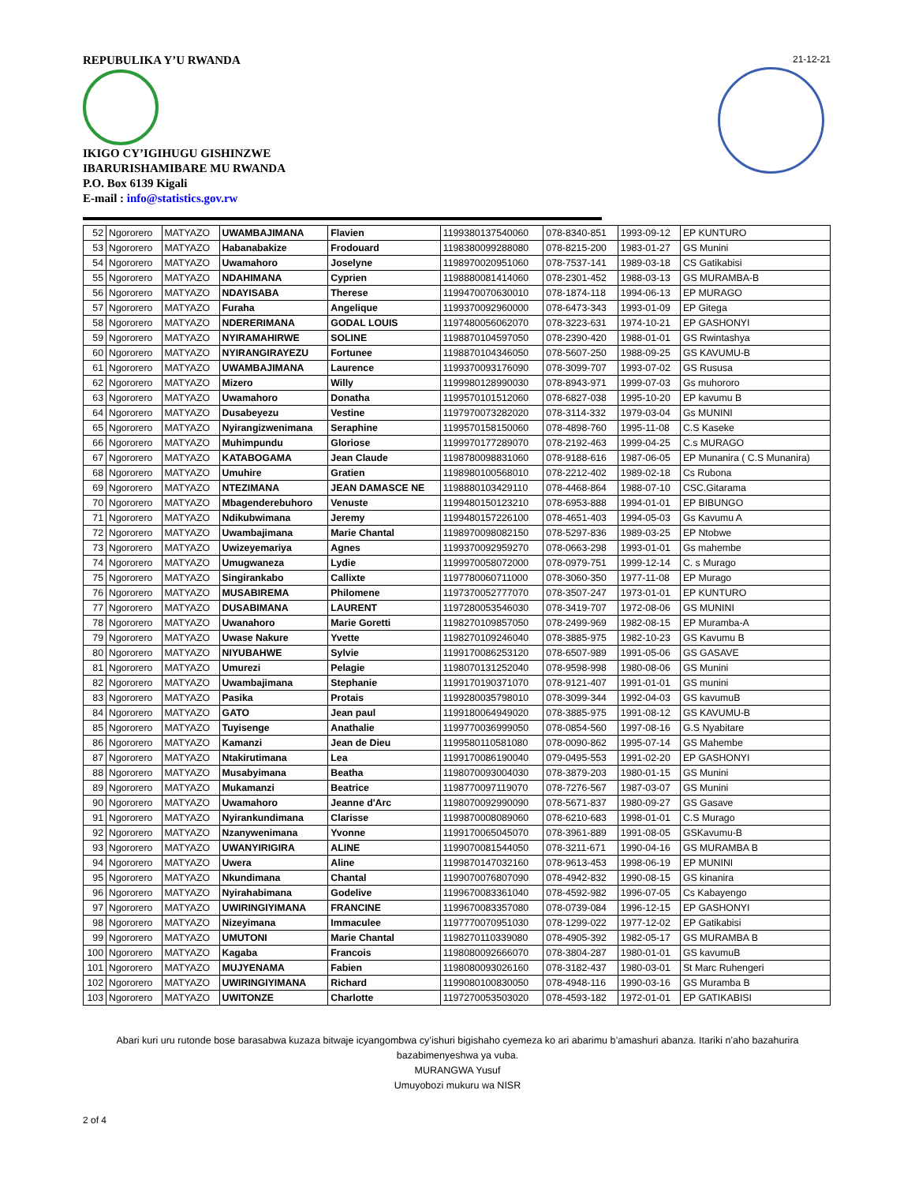REPUBULIKA Y’U RWANDA 21-12-21
IKIGO CY’IGIHUGU GISHINZWE
IBARURISHAMIBARE MU RWANDA
P.O. Box 6139 Kigali
E-mail : info@statistics.gov.rw
| 52 | Ngororero | MATYAZO | UWAMBAJIMANA | Flavien | 1199380137540060 | 078-8340-851 | 1993-09-12 | EP KUNTURO |
| 53 | Ngororero | MATYAZO | Habanabakize | Frodouard | 1198380099288080 | 078-8215-200 | 1983-01-27 | GS Munini |
| 54 | Ngororero | MATYAZO | Uwamahoro | Joselyne | 1198970020951060 | 078-7537-141 | 1989-03-18 | CS Gatikabisi |
| 55 | Ngororero | MATYAZO | NDAHIMANA | Cyprien | 1198880081414060 | 078-2301-452 | 1988-03-13 | GS MURAMBA-B |
| 56 | Ngororero | MATYAZO | NDAYISABA | Therese | 1199470070630010 | 078-1874-118 | 1994-06-13 | EP MURAGO |
| 57 | Ngororero | MATYAZO | Furaha | Angelique | 1199370092960000 | 078-6473-343 | 1993-01-09 | EP Gitega |
| 58 | Ngororero | MATYAZO | NDERERIMANA | GODAL LOUIS | 1197480056062070 | 078-3223-631 | 1974-10-21 | EP GASHONYI |
| 59 | Ngororero | MATYAZO | NYIRAMAHIRWE | SOLINE | 1198870104597050 | 078-2390-420 | 1988-01-01 | GS Rwintashya |
| 60 | Ngororero | MATYAZO | NYIRANGIRAYEZU | Fortunee | 1198870104346050 | 078-5607-250 | 1988-09-25 | GS KAVUMU-B |
| 61 | Ngororero | MATYAZO | UWAMBAJIMANA | Laurence | 1199370093176090 | 078-3099-707 | 1993-07-02 | GS Rususa |
| 62 | Ngororero | MATYAZO | Mizero | Willy | 1199980128990030 | 078-8943-971 | 1999-07-03 | Gs muhororo |
| 63 | Ngororero | MATYAZO | Uwamahoro | Donatha | 1199570101512060 | 078-6827-038 | 1995-10-20 | EP kavumu B |
| 64 | Ngororero | MATYAZO | Dusabeyezu | Vestine | 1197970073282020 | 078-3114-332 | 1979-03-04 | Gs MUNINI |
| 65 | Ngororero | MATYAZO | Nyirangizwenimana | Seraphine | 1199570158150060 | 078-4898-760 | 1995-11-08 | C.S Kaseke |
| 66 | Ngororero | MATYAZO | Muhimpundu | Gloriose | 1199970177289070 | 078-2192-463 | 1999-04-25 | C.s MURAGO |
| 67 | Ngororero | MATYAZO | KATABOGAMA | Jean Claude | 1198780098831060 | 078-9188-616 | 1987-06-05 | EP Munanira ( C.S Munanira) |
| 68 | Ngororero | MATYAZO | Umuhire | Gratien | 1198980100568010 | 078-2212-402 | 1989-02-18 | Cs Rubona |
| 69 | Ngororero | MATYAZO | NTEZIMANA | JEAN DAMASCE NE | 1198880103429110 | 078-4468-864 | 1988-07-10 | CSC.Gitarama |
| 70 | Ngororero | MATYAZO | Mbagenderebuhoro | Venuste | 1199480150123210 | 078-6953-888 | 1994-01-01 | EP BIBUNGO |
| 71 | Ngororero | MATYAZO | Ndikubwimana | Jeremy | 1199480157226100 | 078-4651-403 | 1994-05-03 | Gs Kavumu A |
| 72 | Ngororero | MATYAZO | Uwambajimana | Marie Chantal | 1198970098082150 | 078-5297-836 | 1989-03-25 | EP Ntobwe |
| 73 | Ngororero | MATYAZO | Uwizeyemariya | Agnes | 1199370092959270 | 078-0663-298 | 1993-01-01 | Gs mahembe |
| 74 | Ngororero | MATYAZO | Umugwaneza | Lydie | 1199970058072000 | 078-0979-751 | 1999-12-14 | C. s Murago |
| 75 | Ngororero | MATYAZO | Singirankabo | Callixte | 1197780060711000 | 078-3060-350 | 1977-11-08 | EP Murago |
| 76 | Ngororero | MATYAZO | MUSABIREMA | Philomene | 1197370052777070 | 078-3507-247 | 1973-01-01 | EP KUNTURO |
| 77 | Ngororero | MATYAZO | DUSABIMANA | LAURENT | 1197280053546030 | 078-3419-707 | 1972-08-06 | GS MUNINI |
| 78 | Ngororero | MATYAZO | Uwanahoro | Marie Goretti | 1198270109857050 | 078-2499-969 | 1982-08-15 | EP Muramba-A |
| 79 | Ngororero | MATYAZO | Uwase Nakure | Yvette | 1198270109246040 | 078-3885-975 | 1982-10-23 | GS Kavumu B |
| 80 | Ngororero | MATYAZO | NIYUBAHWE | Sylvie | 1199170086253120 | 078-6507-989 | 1991-05-06 | GS GASAVE |
| 81 | Ngororero | MATYAZO | Umurezi | Pelagie | 1198070131252040 | 078-9598-998 | 1980-08-06 | GS Munini |
| 82 | Ngororero | MATYAZO | Uwambajimana | Stephanie | 1199170190371070 | 078-9121-407 | 1991-01-01 | GS munini |
| 83 | Ngororero | MATYAZO | Pasika | Protais | 1199280035798010 | 078-3099-344 | 1992-04-03 | GS kavumuB |
| 84 | Ngororero | MATYAZO | GATO | Jean paul | 1199180064949020 | 078-3885-975 | 1991-08-12 | GS KAVUMU-B |
| 85 | Ngororero | MATYAZO | Tuyisenge | Anathalie | 1199770036999050 | 078-0854-560 | 1997-08-16 | G.S Nyabitare |
| 86 | Ngororero | MATYAZO | Kamanzi | Jean de Dieu | 1199580110581080 | 078-0090-862 | 1995-07-14 | GS Mahembe |
| 87 | Ngororero | MATYAZO | Ntakirutimana | Lea | 1199170086190040 | 079-0495-553 | 1991-02-20 | EP GASHONYI |
| 88 | Ngororero | MATYAZO | Musabyimana | Beatha | 1198070093004030 | 078-3879-203 | 1980-01-15 | GS Munini |
| 89 | Ngororero | MATYAZO | Mukamanzi | Beatrice | 1198770097119070 | 078-7276-567 | 1987-03-07 | GS Munini |
| 90 | Ngororero | MATYAZO | Uwamahoro | Jeanne d'Arc | 1198070092990090 | 078-5671-837 | 1980-09-27 | GS Gasave |
| 91 | Ngororero | MATYAZO | Nyirankundimana | Clarisse | 1199870008089060 | 078-6210-683 | 1998-01-01 | C.S Murago |
| 92 | Ngororero | MATYAZO | Nzanywenimana | Yvonne | 1199170065045070 | 078-3961-889 | 1991-08-05 | GSKavumu-B |
| 93 | Ngororero | MATYAZO | UWANYIRIGIRA | ALINE | 1199070081544050 | 078-3211-671 | 1990-04-16 | GS MURAMBA B |
| 94 | Ngororero | MATYAZO | Uwera | Aline | 1199870147032160 | 078-9613-453 | 1998-06-19 | EP MUNINI |
| 95 | Ngororero | MATYAZO | Nkundimana | Chantal | 1199070076807090 | 078-4942-832 | 1990-08-15 | GS kinanira |
| 96 | Ngororero | MATYAZO | Nyirahabimana | Godelive | 1199670083361040 | 078-4592-982 | 1996-07-05 | Cs Kabayengo |
| 97 | Ngororero | MATYAZO | UWIRINGIYIMANA | FRANCINE | 1199670083357080 | 078-0739-084 | 1996-12-15 | EP GASHONYI |
| 98 | Ngororero | MATYAZO | Nizeyimana | Immaculee | 1197770070951030 | 078-1299-022 | 1977-12-02 | EP Gatikabisi |
| 99 | Ngororero | MATYAZO | UMUTONI | Marie Chantal | 1198270110339080 | 078-4905-392 | 1982-05-17 | GS MURAMBA B |
| 100 | Ngororero | MATYAZO | Kagaba | Francois | 1198080092666070 | 078-3804-287 | 1980-01-01 | GS kavumuB |
| 101 | Ngororero | MATYAZO | MUJYENAMA | Fabien | 1198080093026160 | 078-3182-437 | 1980-03-01 | St Marc Ruhengeri |
| 102 | Ngororero | MATYAZO | UWIRINGIYIMANA | Richard | 1199080100830050 | 078-4948-116 | 1990-03-16 | GS Muramba B |
| 103 | Ngororero | MATYAZO | UWITONZE | Charlotte | 1197270053503020 | 078-4593-182 | 1972-01-01 | EP GATIKABISI |
Abari kuri uru rutonde bose barasabwa kuzaza bitwaje icyangombwa cy’ishuri bigishaho cyemeza ko ari abarimu b’amashuri abanza. Itariki n’aho bazahurira bazabimenyeshwa ya vuba.
MURANGWA Yusuf
Umuyobozi mukuru wa NISR
2 of 4